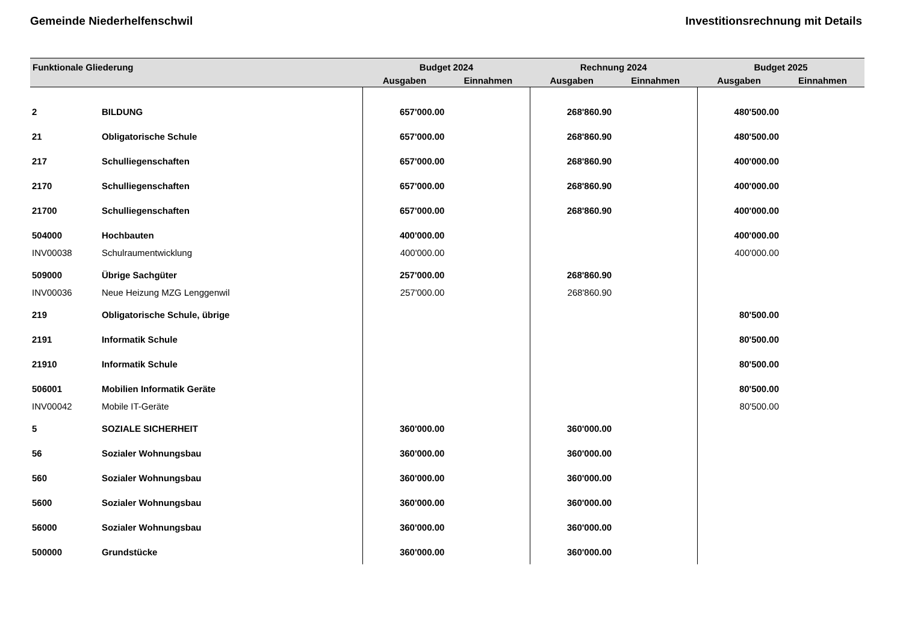Gemeinde Niederhelfenschwil Investitionsrechnung mit Details
| Funktionale Gliederung | | Budget 2024 | | Rechnung 2024 | | Budget 2025 | |
| --- | --- | --- | --- | --- | --- | --- | --- |
| | | Ausgaben | Einnahmen | Ausgaben | Einnahmen | Ausgaben | Einnahmen |
| 2 | BILDUNG | 657'000.00 | | 268'860.90 | | 480'500.00 | |
| 21 | Obligatorische Schule | 657'000.00 | | 268'860.90 | | 480'500.00 | |
| 217 | Schulliegenschaften | 657'000.00 | | 268'860.90 | | 400'000.00 | |
| 2170 | Schulliegenschaften | 657'000.00 | | 268'860.90 | | 400'000.00 | |
| 21700 | Schulliegenschaften | 657'000.00 | | 268'860.90 | | 400'000.00 | |
| 504000 | Hochbauten | 400'000.00 | | | | 400'000.00 | |
| INV00038 | Schulraumentwicklung | 400'000.00 | | | | 400'000.00 | |
| 509000 | Übrige Sachgüter | 257'000.00 | | 268'860.90 | | | |
| INV00036 | Neue Heizung MZG Lenggenwil | 257'000.00 | | 268'860.90 | | | |
| 219 | Obligatorische Schule, übrige | | | | | 80'500.00 | |
| 2191 | Informatik Schule | | | | | 80'500.00 | |
| 21910 | Informatik Schule | | | | | 80'500.00 | |
| 506001 | Mobilien Informatik Geräte | | | | | 80'500.00 | |
| INV00042 | Mobile IT-Geräte | | | | | 80'500.00 | |
| 5 | SOZIALE SICHERHEIT | 360'000.00 | | 360'000.00 | | | |
| 56 | Sozialer Wohnungsbau | 360'000.00 | | 360'000.00 | | | |
| 560 | Sozialer Wohnungsbau | 360'000.00 | | 360'000.00 | | | |
| 5600 | Sozialer Wohnungsbau | 360'000.00 | | 360'000.00 | | | |
| 56000 | Sozialer Wohnungsbau | 360'000.00 | | 360'000.00 | | | |
| 500000 | Grundstücke | 360'000.00 | | 360'000.00 | | | |